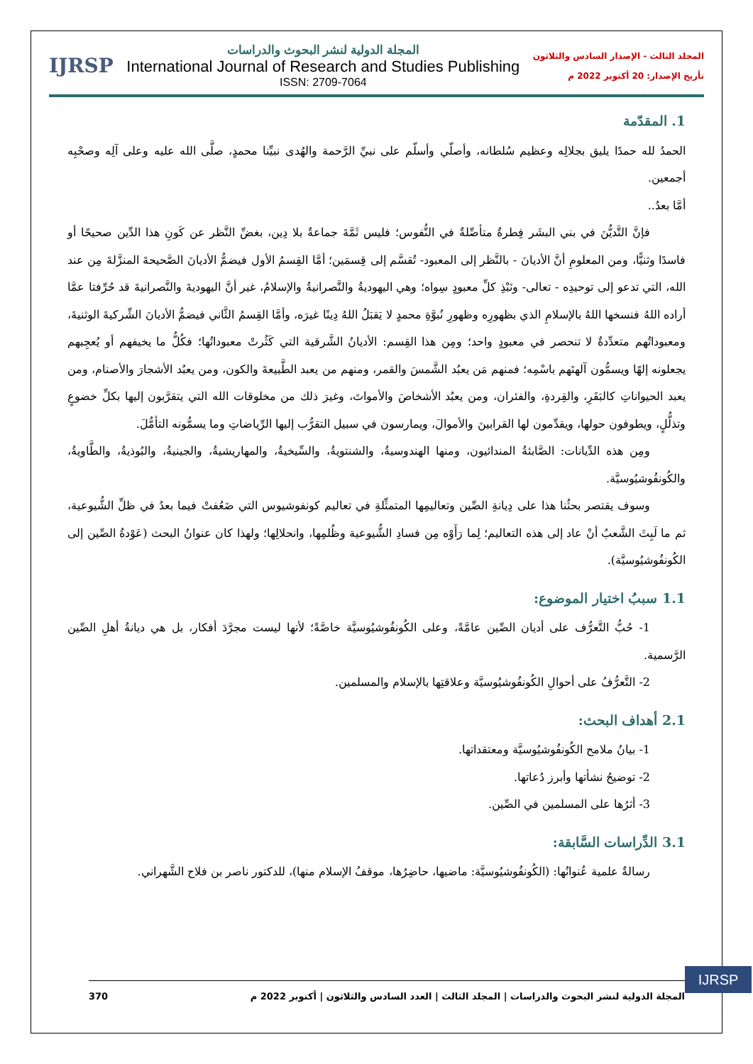IJRSP
المجلة الدولية لنشر البحوث والدراسات
International Journal of Research and Studies Publishing
ISSN: 2709-7064
المجلد الثالث - الإصدار السادس والثلاثون
تأريخ الإصدار: 20 أكتوبر 2022 م
1. المقدّمة
الحمدُ لله حمدًا يليق بجلالِه وعظيم سُلطانه، وأصلّي وأسلّم على نبيِّ الرَّحمة والهُدى نبيِّنا محمدٍ، صلَّى الله عليه وعلى آلِه وصحْبِه أجمعين.
أمَّا بعدُ..
فإنَّ التَّديُّنَ في بني البشَر فِطرةٌ متأصِّلةٌ في النُّفوس؛ فليس ثَمَّةَ جماعةٌ بلا دِين، بغضِّ النَّظر عن كَونِ هذا الدِّين صحيحًا أو فاسدًا وثنيًّا، ومن المعلومِ أنَّ الأديانَ - بالنَّظر إلى المعبود- تُقسَّم إلى قِسمَين؛ أمَّا القِسمُ الأول فيضمُّ الأديانَ الصَّحيحةَ المنزَّلةَ مِن عند الله، التي تدعو إلى توحيدِه - تعالى- ونَبْذِ كلِّ معبودٍ سِواه؛ وهي اليهوديةُ والنَّصرانيةُ والإسلامُ، غير أنَّ اليهوديةَ والنَّصرانيةَ قد حُرِّفتا عمَّا أراده اللهُ فنسخها اللهُ بالإسلامِ الذي بظهورِه وظهورِ نُبوَّةِ محمدٍ لا يَقبَلُ اللهُ دِينًا غيرَه، وأمَّا القِسمُ الثَّاني فيضمُّ الأديانَ الشِّركيةَ الوثنيةَ، ومعبوداتُهم متعدِّدةٌ لا تنحصر في معبودٍ واحد؛ ومِن هذا القِسم: الأديانُ الشَّرقية التي كَثُرتْ معبوداتُها؛ فكُلُّ ما يخيفهم أو يُعجِبهم يجعلونه إلهًا ويسمُّون آلهتَهم باسْمِه؛ فمنهم مَن يعبُد الشَّمسَ والقمر، ومنهم من يعبد الطَّبيعةَ والكون، ومن يعبُد الأشجارَ والأصنام، ومن يعبد الحيواناتِ كالبَقَرِ، والقِردةِ، والفئران، ومن يعبُد الأشخاصَ والأمواتَ، وغيرَ ذلك من مخلوقات الله التي يتقرَّبون إليها بكلِّ خضوعٍ وتذلُّلٍ، ويطوفون حولها، ويقدِّمون لها القرابينَ والأموالَ، ويمارسون في سبيل التقرُّب إليها الرِّياضاتِ وما يسمُّونه التأمُّلَ.
ومِن هذه الدِّيانات: الصَّابئةُ المندائيون، ومنها الهندوسيةُ، والشنتويةُ، والسِّيخيةُ، والمهاريشيةُ، والجينيةُ، والبُوذيةُ، والطَّاويةُ، والكُونفُوشيُوسيَّة.
وسوف يقتصر بحثُنا هذا على دِيانةِ الصِّين وتعاليمِها المتمثِّلةِ في تعاليم كونفوشيوس التي ضَعُفتْ فيما بعدُ في ظلِّ الشُّيوعية، ثم ما لَبِثَ الشَّعبُ أنْ عاد إلى هذه التعاليم؛ لِما رَأَوْه مِن فسادِ الشُّيوعية وظُلمِها، وانحلالِها؛ ولهذا كان عنوانُ البحث (عَوْدةُ الصِّين إلى الكُونفُوشيُوسيَّة).
1.1 سببُ اختيار الموضوع:
1- حُبُّ التَّعرُّف على أديان الصِّين عامَّةً، وعلى الكُونفُوشيُوسيَّة خاصَّةً؛ لأنها ليست مجرَّدَ أفكار، بل هي ديانةُ أهلِ الصِّين الرَّسمية.
2- التَّعرُّفُ على أحوالِ الكُونفُوشيُوسيَّة وعلاقتِها بالإسلام والمسلمين.
2.1 أهداف البحث:
1- بيانُ ملامح الكُونفُوشيُوسيَّة ومعتقداتها.
2- توضيحُ نشأتها وأبرز دُعاتها.
3- أثرُها على المسلمين في الصِّين.
3.1 الدِّراسات السَّابقة:
رسالةٌ علمية عُنوانُها: (الكُونفُوشيُوسيَّة: ماضيها، حاضِرُها، موقفُ الإسلام منها)، للدكتور ناصر بن فلاح الشَّهراني.
IJRSP
المجلة الدولية لنشر البحوث والدراسات | المجلد الثالث | العدد السادس والثلاثون | أكتوبر 2022 م 370